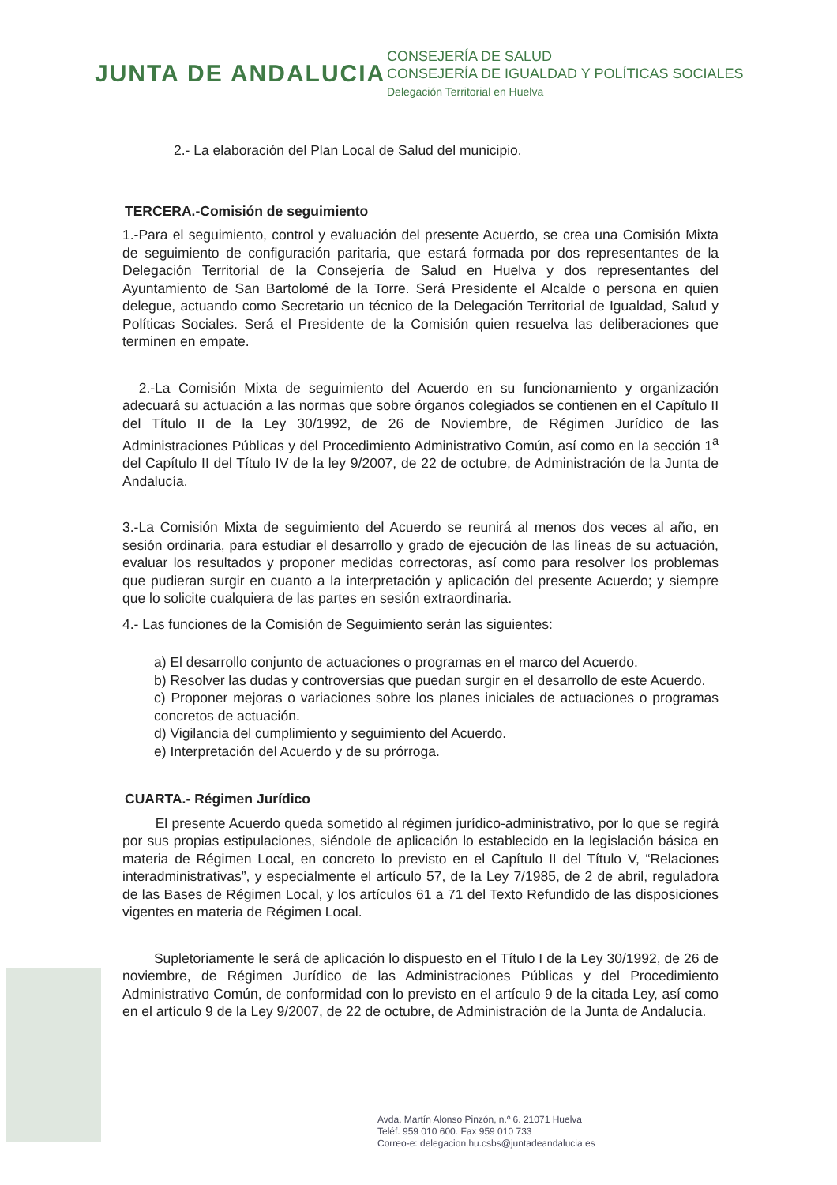JUNTA DE ANDALUCIA
CONSEJERÍA DE SALUD
CONSEJERÍA DE IGUALDAD Y POLÍTICAS SOCIALES
Delegación Territorial en Huelva
2.- La elaboración del Plan Local de Salud del municipio.
TERCERA.-Comisión de seguimiento
1.-Para el seguimiento, control y evaluación del presente Acuerdo, se crea una Comisión Mixta de seguimiento de configuración paritaria, que estará formada por dos representantes de la Delegación Territorial de la Consejería de Salud en Huelva y dos representantes del Ayuntamiento de San Bartolomé de la Torre. Será Presidente el Alcalde o persona en quien delegue, actuando como Secretario un técnico de la Delegación Territorial de Igualdad, Salud y Políticas Sociales. Será el Presidente de la Comisión quien resuelva las deliberaciones que terminen en empate.
2.-La Comisión Mixta de seguimiento del Acuerdo en su funcionamiento y organización adecuará su actuación a las normas que sobre órganos colegiados se contienen en el Capítulo II del Título II de la Ley 30/1992, de 26 de Noviembre, de Régimen Jurídico de las Administraciones Públicas y del Procedimiento Administrativo Común, así como en la sección 1<sup>a</sup> del Capítulo II del Título IV de la ley 9/2007, de 22 de octubre, de Administración de la Junta de Andalucía.
3.-La Comisión Mixta de seguimiento del Acuerdo se reunirá al menos dos veces al año, en sesión ordinaria, para estudiar el desarrollo y grado de ejecución de las líneas de su actuación, evaluar los resultados y proponer medidas correctoras, así como para resolver los problemas que pudieran surgir en cuanto a la interpretación y aplicación del presente Acuerdo; y siempre que lo solicite cualquiera de las partes en sesión extraordinaria.
4.- Las funciones de la Comisión de Seguimiento serán las siguientes:
a) El desarrollo conjunto de actuaciones o programas en el marco del Acuerdo.
b) Resolver las dudas y controversias que puedan surgir en el desarrollo de este Acuerdo.
c) Proponer mejoras o variaciones sobre los planes iniciales de actuaciones o programas concretos de actuación.
d) Vigilancia del cumplimiento y seguimiento del Acuerdo.
e) Interpretación del Acuerdo y de su prórroga.
CUARTA.- Régimen Jurídico
El presente Acuerdo queda sometido al régimen jurídico-administrativo, por lo que se regirá por sus propias estipulaciones, siéndole de aplicación lo establecido en la legislación básica en materia de Régimen Local, en concreto lo previsto en el Capítulo II del Título V, “Relaciones interadministrativas”, y especialmente el artículo 57, de la Ley 7/1985, de 2 de abril, reguladora de las Bases de Régimen Local, y los artículos 61 a 71 del Texto Refundido de las disposiciones vigentes en materia de Régimen Local.
Supletoriamente le será de aplicación lo dispuesto en el Título I de la Ley 30/1992, de 26 de noviembre, de Régimen Jurídico de las Administraciones Públicas y del Procedimiento Administrativo Común, de conformidad con lo previsto en el artículo 9 de la citada Ley, así como en el artículo 9 de la Ley 9/2007, de 22 de octubre, de Administración de la Junta de Andalucía.
Avda. Martín Alonso Pinzón, n.º 6. 21071 Huelva
Teléf. 959 010 600. Fax 959 010 733
Correo-e: delegacion.hu.csbs@juntadeandalucia.es